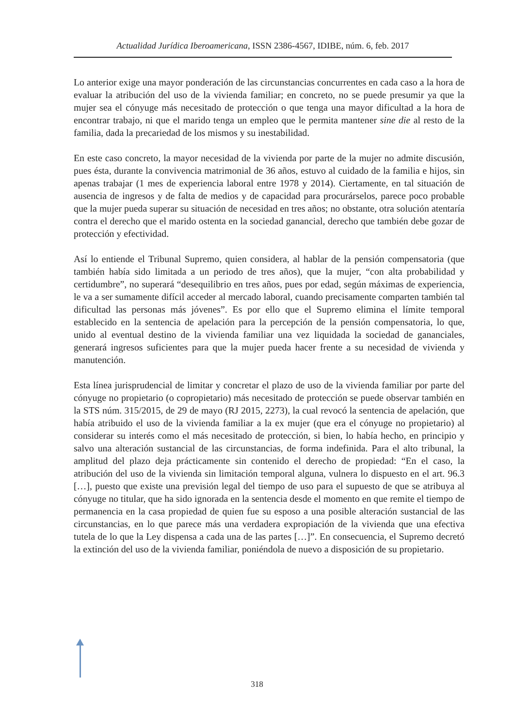Actualidad Jurídica Iberoamericana, ISSN 2386-4567, IDIBE, núm. 6, feb. 2017
Lo anterior exige una mayor ponderación de las circunstancias concurrentes en cada caso a la hora de evaluar la atribución del uso de la vivienda familiar; en concreto, no se puede presumir ya que la mujer sea el cónyuge más necesitado de protección o que tenga una mayor dificultad a la hora de encontrar trabajo, ni que el marido tenga un empleo que le permita mantener sine die al resto de la familia, dada la precariedad de los mismos y su inestabilidad.
En este caso concreto, la mayor necesidad de la vivienda por parte de la mujer no admite discusión, pues ésta, durante la convivencia matrimonial de 36 años, estuvo al cuidado de la familia e hijos, sin apenas trabajar (1 mes de experiencia laboral entre 1978 y 2014). Ciertamente, en tal situación de ausencia de ingresos y de falta de medios y de capacidad para procurárselos, parece poco probable que la mujer pueda superar su situación de necesidad en tres años; no obstante, otra solución atentaría contra el derecho que el marido ostenta en la sociedad ganancial, derecho que también debe gozar de protección y efectividad.
Así lo entiende el Tribunal Supremo, quien considera, al hablar de la pensión compensatoria (que también había sido limitada a un periodo de tres años), que la mujer, “con alta probabilidad y certidumbre”, no superará “desequilibrio en tres años, pues por edad, según máximas de experiencia, le va a ser sumamente difícil acceder al mercado laboral, cuando precisamente comparten también tal dificultad las personas más jóvenes”. Es por ello que el Supremo elimina el límite temporal establecido en la sentencia de apelación para la percepción de la pensión compensatoria, lo que, unido al eventual destino de la vivienda familiar una vez liquidada la sociedad de gananciales, generará ingresos suficientes para que la mujer pueda hacer frente a su necesidad de vivienda y manutención.
Esta línea jurisprudencial de limitar y concretar el plazo de uso de la vivienda familiar por parte del cónyuge no propietario (o copropietario) más necesitado de protección se puede observar también en la STS núm. 315/2015, de 29 de mayo (RJ 2015, 2273), la cual revocó la sentencia de apelación, que había atribuido el uso de la vivienda familiar a la ex mujer (que era el cónyuge no propietario) al considerar su interés como el más necesitado de protección, si bien, lo había hecho, en principio y salvo una alteración sustancial de las circunstancias, de forma indefinida. Para el alto tribunal, la amplitud del plazo deja prácticamente sin contenido el derecho de propiedad: “En el caso, la atribución del uso de la vivienda sin limitación temporal alguna, vulnera lo dispuesto en el art. 96.3 […], puesto que existe una previsión legal del tiempo de uso para el supuesto de que se atribuya al cónyuge no titular, que ha sido ignorada en la sentencia desde el momento en que remite el tiempo de permanencia en la casa propiedad de quien fue su esposo a una posible alteración sustancial de las circunstancias, en lo que parece más una verdadera expropiación de la vivienda que una efectiva tutela de lo que la Ley dispensa a cada una de las partes […]”. En consecuencia, el Supremo decretó la extinción del uso de la vivienda familiar, poniéndola de nuevo a disposición de su propietario.
318